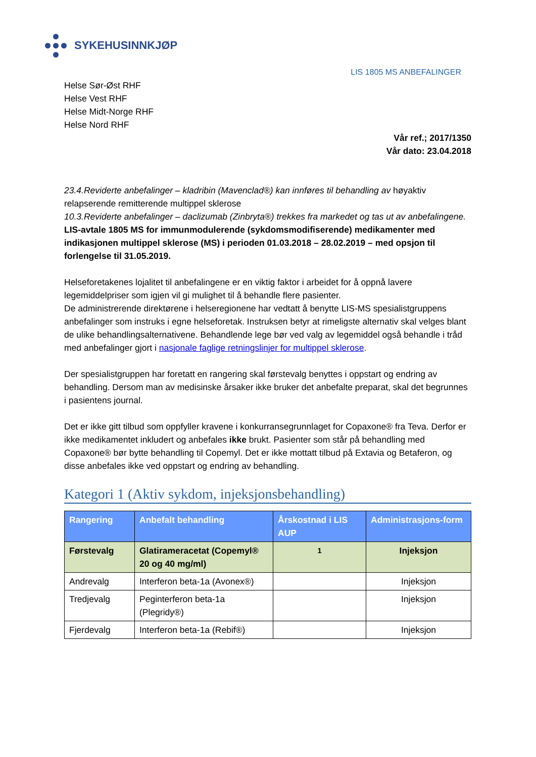SYKEHUSINNKJØP
LIS 1805 MS ANBEFALINGER
Helse Sør-Øst RHF
Helse Vest RHF
Helse Midt-Norge RHF
Helse Nord RHF
Vår ref.; 2017/1350
Vår dato: 23.04.2018
23.4.Reviderte anbefalinger – kladribin (Mavenclad®) kan innføres til behandling av høyaktiv relapserende remitterende multippel sklerose
10.3.Reviderte anbefalinger – daclizumab (Zinbryta®) trekkes fra markedet og tas ut av anbefalingene.
LIS-avtale 1805 MS for immunmodulerende (sykdomsmodifiserende) medikamenter med indikasjonen multippel sklerose (MS) i perioden 01.03.2018 – 28.02.2019 – med opsjon til forlengelse til 31.05.2019.
Helseforetakenes lojalitet til anbefalingene er en viktig faktor i arbeidet for å oppnå lavere legemiddelpriser som igjen vil gi mulighet til å behandle flere pasienter.
De administrerende direktørene i helseregionene har vedtatt å benytte LIS-MS spesialistgruppens anbefalinger som instruks i egne helseforetak. Instruksen betyr at rimeligste alternativ skal velges blant de ulike behandlingsalternativene. Behandlende lege bør ved valg av legemiddel også behandle i tråd med anbefalinger gjort i nasjonale faglige retningslinjer for multippel sklerose.
Der spesialistgruppen har foretatt en rangering skal førstevalg benyttes i oppstart og endring av behandling. Dersom man av medisinske årsaker ikke bruker det anbefalte preparat, skal det begrunnes i pasientens journal.
Det er ikke gitt tilbud som oppfyller kravene i konkurransegrunnlaget for Copaxone® fra Teva. Derfor er ikke medikamentet inkludert og anbefales ikke brukt. Pasienter som står på behandling med Copaxone® bør bytte behandling til Copemyl. Det er ikke mottatt tilbud på Extavia og Betaferon, og disse anbefales ikke ved oppstart og endring av behandling.
Kategori 1 (Aktiv sykdom, injeksjonsbehandling)
| Rangering | Anbefalt behandling | Årskostnad i LIS AUP | Administrasjons-form |
| --- | --- | --- | --- |
| Førstevalg | Glatirameracetat (Copemyl® 20 og 40 mg/ml) | <sup>1</sup> | Injeksjon |
| Andrevalg | Interferon beta-1a (Avonex®) | | Injeksjon |
| Tredjevalg | Peginterferon beta-1a (Plegridy®) | | Injeksjon |
| Fjerdevalg | Interferon beta-1a (Rebif®) | | Injeksjon |